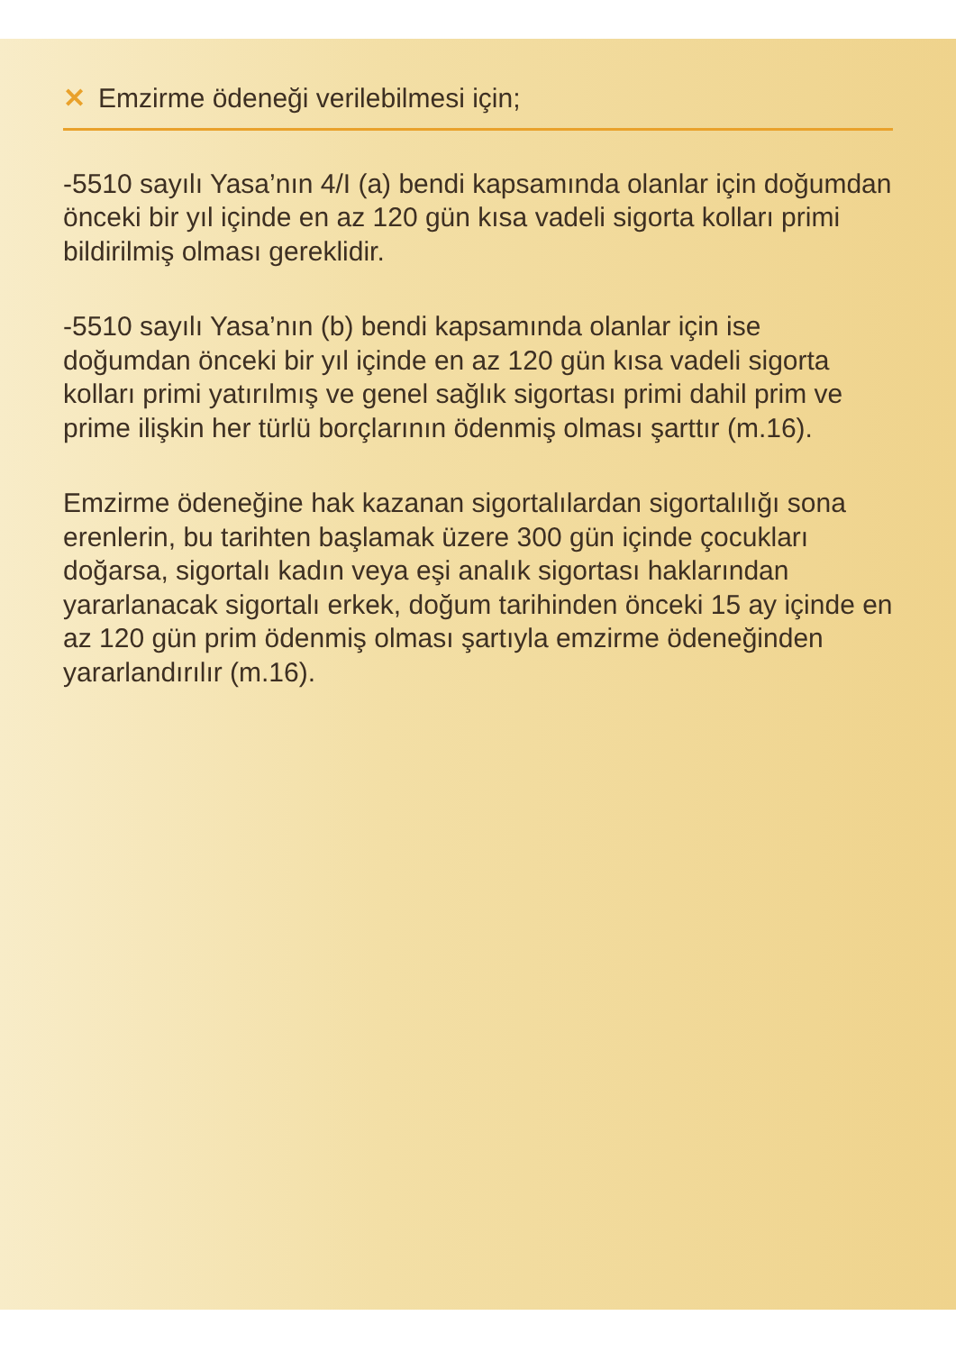✕ Emzirme ödeneği verilebilmesi için;
-5510 sayılı Yasa’nın 4/I (a) bendi kapsamında olanlar için doğumdan önceki bir yıl içinde en az 120 gün kısa vadeli sigorta kolları primi bildirilmiş olması gereklidir.
-5510 sayılı Yasa’nın (b) bendi kapsamında olanlar için ise doğumdan önceki bir yıl içinde en az 120 gün kısa vadeli sigorta kolları primi yatırılmış ve genel sağlık sigortası primi dahil prim ve prime ilişkin her türlü borçlarının ödenmiş olması şarttır (m.16).
Emzirme ödeneğine hak kazanan sigortalılardan sigortalılığı sona erenlerin, bu tarihten başlamak üzere 300 gün içinde çocukları doğarsa, sigortalı kadın veya eşi analık sigortası haklarından yararlanacak sigortalı erkek, doğum tarihinden önceki 15 ay içinde en az 120 gün prim ödenmiş olması şartıyla emzirme ödeneğinden yararlandırılır (m.16).